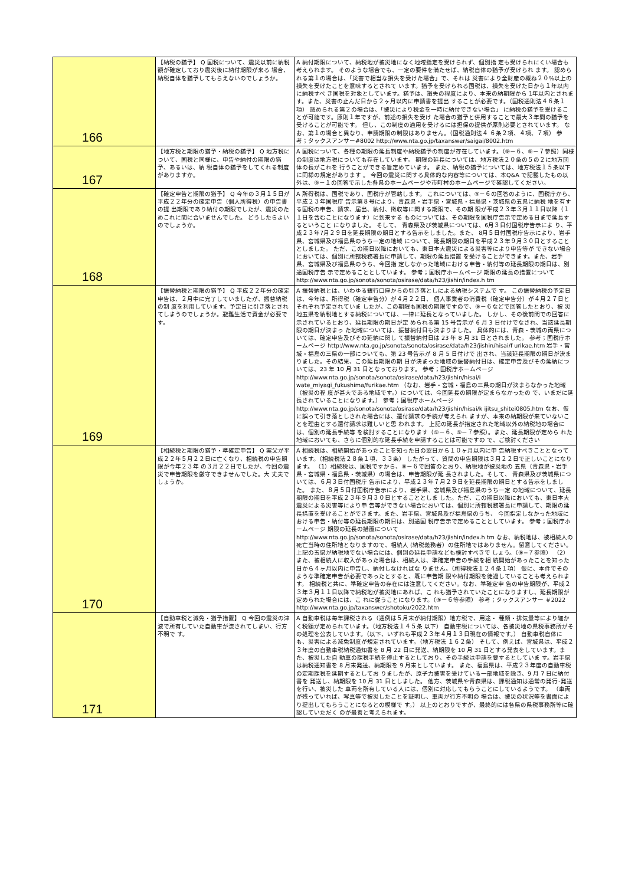| 166 | 【納税の猶予】 Q 国税について、震災以前に納税額が確定しており震災後に納付期限が来る 場合、納税自体を猶予してもらえないのでしょうか。 | A 納付期限について、納税地が被災地になく地域指定を受けられず、個別指 定も受けられにくい場合も考えられます。 そのような場合でも、一定の要件を満たせば、納税自体の猶予が受けられ ます。 認められる第１の場合は、「災害で相当な損失を受けた場合」で、それは 災害により全財産の概ね２０%以上の損失を受けたことを意味するとされて います。猶予を受けられる国税は、損失を受けた日から１年以内に納税すべ き国税を対象としています。猶予は、損失の程度により、本来の納期限から 1年以内とされます。また、災害の止んだ日から２ヶ月以内に申請書を提出 することが必要です。（国税通則法４６条１項） 認められる第２の場合は、「被災により税金を一時に納付できない場合」 に納税の猶予を受けることが可能です。原則１年ですが、前述の損失を受け た場合の猶予と併用することで最大３年間の猶予を受けることが可能です。 但し、この制度の適用を受けるには担保の提供が原則必要とされています。 なお、第１の場合と異なり、申請期限の制限はありません。（国税通則法４ ６条２項、４項、７項） 参考；タックスアンサー#8002 http://www.nta.go.jp/taxanswer/saigai/8002.htm |
| 167 | 【地方税と期限の猶予・納税の猶予】 Q 地方税について、国税と同様に、申告や納付の期限の猶予、あるいは、納 税自体の猶予をしてくれる制度がありますか。 | A 国税について、各種の期限の延長制度や納税猶予の制度が存在しています。（⑨－６、⑨－７参照）同様の制度は地方税についても存在しています。 期限の延長については、地方税法２０条の５の２に地方団体の長がこれを 行うことができる旨定めています。 また、納税の猶予については、地方税法１５条以下に同様の規定があります 。 今回の震災に関する具体的な内容等については、本Q&A で記載したもの以 外は、⑨－１の回答で示した各県のホームページや市町村のホームページで確認してください。 |
| 168 | 【確定申告と期限の猶予】 Q 今年の３月１５日が平成２２年分の確定申告（個人所得税）の申告書の提 出期限であり納付の期限でしたが、震災のためこれに間に合いませんでした。 どうしたらよいのでしょうか。 | A 所得税は、国税であり、国税庁が管轄します。 これについては、⑨－６の回答のように、国税庁から、平成２３年国税庁 告示第８号により、青森県・岩手県・宮城県・福島県・茨城県の五県に納税 地を有する国税の申告、請求、届出、納付、徴収等に関する期限で、その期 限が平成２３年３月１１日以降（１１日を含むことになります）に到来する ものについては、その期限を国税庁告示で定める日まで延長するということ になりました。 そして、 青森県及び茨城県については、6月３日付国税庁告示によ り、平成２３年7月２９日を延長期限の期日とする告示をしました。また、 8月５日付国税庁告示により、岩手県、宮城県及び福島県のうち一定の地域 について、延長期限の期日を平成２３年９月３０日とすることとしました。 ただ、この期日以降においても、東日本大震災による災害等により申告等が できない場合においては、個別に所轄税務署長に申請して、期限の延長措置 を受けることができます。また、岩手県、宮城県及び福島県のうち、今回指 定しなかった地域における申告・納付等の延長期限の期日は、別途国税庁告 示で定めることとしています。 参考；国税庁ホームページ 期限の延長の措置について http://www.nta.go.jp/sonota/sonota/osirase/data/h23/jishin/index.h tm |
| 169 | 【振替納税と期限の猶予】 Q 平成２２年分の確定申告は、２月中に完了していましたが、振替納税の制 度を利用しています。予定日に引き落とされてしまうのでしょうか。避難生活で資金が必要です。 | A 振替納税とは、いわゆる銀行口座からの引き落としによる納税システムで す。 この振替納税の予定日は、今年は、所得税（確定申告分）が４月２２日、 個人事業者の消費税（確定申告分）が４月２７日とそれぞれ予定されていま したが、この期限も国税の期限ですので、⑨－６などで回答したとおり、被 災地五県を納税地とする納税については、一律に延長となっていました。 しかし、その後前問での回答に示されているとおり、延長期限の期日が定 められる第 15 号告示が 6 月 3 日付けでなされ、当該延長期限の期日が決まっ た地域については、振替納付日も決まりました。 具体的には、青森・茨城の両県については、確定申告及びその延納に関し て振替納付日は 23 年 8 月 31 日とされました。 参考；国税庁ホームページ http://www.nta.go.jp/sonota/sonota/osirase/data/h23/jishin/hisai/f urikae.htm 岩手・宮城・福島の三県の一部についても、第 23 号告示が 8 月 5 日付けで 出され、当該延長期限の期日が決まりました。その結果、この延長期限の期 日が決まった地域の振替納付日は、確定申告及びその延納については、23 年 10 月 31 日となっております。 参考；国税庁ホームページ http://www.nta.go.jp/sonota/sonota/osirase/data/h23/jishin/hisai/i wate_miyagi_fukushima/furikae.htm （なお、岩手・宮城・福島の三県の期日が決まらなかった地域（被災の程 度が甚大である地域です。）については、今回延長の期限が定まらなかったの で、いまだに延長されていることになります。） 参考；国税庁ホームページ http://www.nta.go.jp/sonota/sonota/osirase/data/h23/jishin/hisai/k ijitsu_shitei0805.htm なお、仮に誤って引き落としされた場合には、還付請求の手続が考えられ ますが、本来の納期限が来ていないことを理由とする還付請求は難しいと思 われます。 上記の延長が指定された地域以外の納税地の場合には、個別の延長手続等 を検討することになります（⑨－６、⑨－７参照）。また、延長期限が定めら れた地域においても、さらに個別的な延長手続を申請することは可能ですの で、ご検討ください |
| 170 | 【相続税と期限の猶予・準確定申告】 Q 実父が平成２２年５月２２日に亡くなり、相続税の申告期限が今年２３年 の３月２２日でしたが、今回の震災で申告期限を厳守できませんでした。大 丈夫でしょうか。 | A 相続税は、相続開始があったことを知った日の翌日から１０ヶ月以内に申 告納税すべきこととなっています。（相続税法２８条１項、３３条） したがって、質問の申告期限は３月２２日で正しいことになります。 （1）相続税は、国税ですから、⑨－６で回答のとおり、納税地が被災地の 五県（青森県・岩手県・宮城県・福島県・茨城県）の場合は、申告期限が延 長されました。そして、 青森県及び茨城県については、６月３日付国税庁 告示により、平成２３年７月２９日を延長期限の期日とする告示をしました。 また、８月５日付国税庁告示により、岩手県、宮城県及び福島県のうち一定 の地域について、延長期限の期日を平成２３年９月３０日とすることとしま した。ただ、この期日以降においても、東日本大震災による災害等により申 告等ができない場合においては、個別に所轄税務署長に申請して、期限の延 長措置を受けることができます。また、岩手県、宮城県及び福島県のうち、 今回指定しなかった地域における申告・納付等の延長期限の期日は、別途国 税庁告示で定めることとしています。 参考；国税庁ホームページ 期限の延長の措置について http://www.nta.go.jp/sonota/sonota/osirase/data/h23/jishin/index.h tm なお、納税地は、被相続人の死亡当時の住所地となりますので、相続人 (納税義務者）の住所地ではありません。留意してください。 上記の五県が納税地でない場合には、個別の延長申請なども検討すべきで しょう。（⑨−７参照） （2）また、被相続人に収入があった場合は、相続人は、準確定申告の手続を相 続開始があったことを知った日から４ヶ月以内に申告し、納付しなければな りません。（所得税法１２４条１項） 仮に、本件でそのような準確定申告が必要であったとすると、既に申告期 限や納付期限を徒過していることも考えられます。 相続税と共に、準確定申告の存在には注意してください。なお、準確定申 告の申告期限が、平成２３年３月１１日以降で納税地が被災地にあれば、こ れも猶予されていたことになりますし、延長期限が定められた場合には、こ れに従うことになります。（⑨－６等参照） 参考；タックスアンサー ＃2022 http://www.nta.go.jp/taxanswer/shotoku/2022.htm |
| 171 | 【自動車税と減免・猶予措置】 Q 今回の震災の津波で所有していた自動車が流されてしまい、行方不明で す。 | A 自動車税は毎年課税される（通例は５月末が納付期限）地方税で、用途・ 種類・排気量等により細かく税額が定められています。（地方税法１４５条 以下） 自動車税については、各被災地の県税事務所がその処理を公表しています。（以下、いずれも平成２３年４月１３日現在の情報です。） 自動車税自体にも、災害による減免制度が規定されています。（地方税法 １６２条） そして、例えば、宮城県は、平成２３年度の自動車税納税通知書を 8 月 22 日に発送、納期限を 10 月 31 日とする発表をしています。また、被災した自 動車の課税手続を停止するとしており、その手続は申請を要するとしていま す。岩手県は納税通知書を 8 月末発送、納期限を 9 月末としています。 また、福島県は、平成２３年度の自動車税の定期課税を延期するとしてお りましたが、原子力被害を受けている一部地域を除き、9 月 7 日に納付書を 発送し、納期限を 10 月 31 日としました。 他方、茨城県や青森県は、課税通知は通常の発行･発送を行い、被災した 車両を所有している人には、個別に対応してもらうことにしているようです。 （車両が残っていれば、写真等で被災したことを証明し、車両が行方不明の 場合は、被災の状況等を書面により提出してもらうことになるとの模様で す。） 以上のとおりですが、最終的には各県の県税事務所等に確認していただく のが最善と考えられます。 |